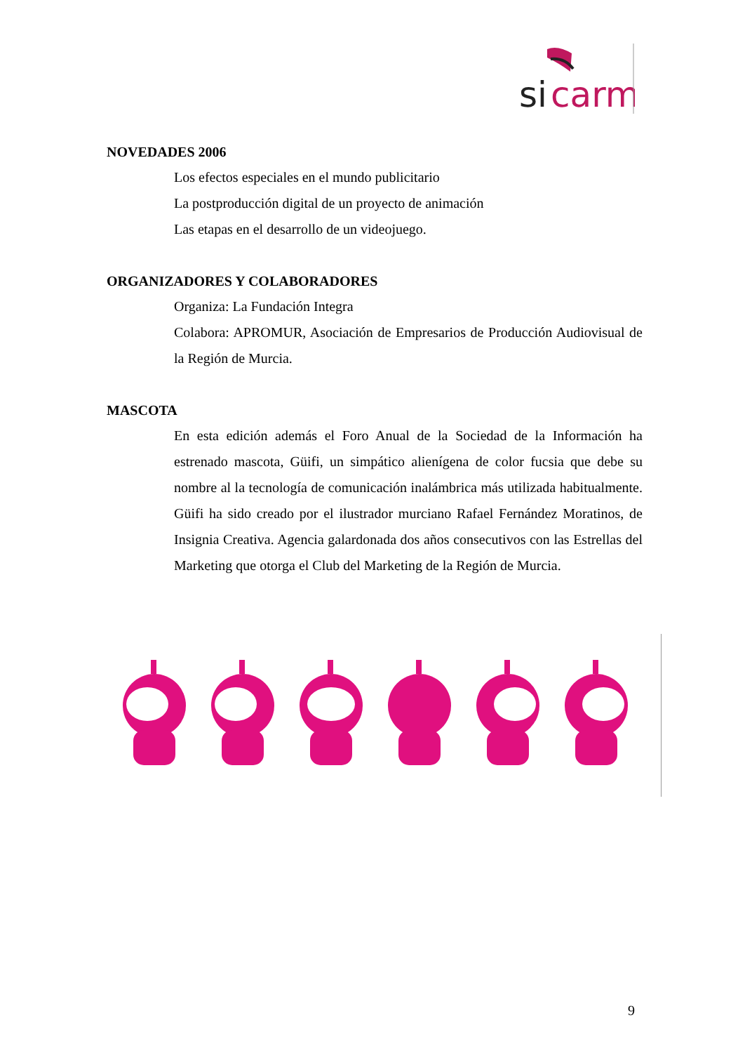si
carm
NOVEDADES 2006
Los efectos especiales en el mundo publicitario
La postproducción digital de un proyecto de animación
Las etapas en el desarrollo de un videojuego.
ORGANIZADORES Y COLABORADORES
Organiza: La Fundación Integra
Colabora: APROMUR, Asociación de Empresarios de Producción Audiovisual de la Región de Murcia.
MASCOTA
En esta edición además el Foro Anual de la Sociedad de la Información ha estrenado mascota, Güifi, un simpático alienígena de color fucsia que debe su nombre al la tecnología de comunicación inalámbrica más utilizada habitualmente. Güifi ha sido creado por el ilustrador murciano Rafael Fernández Moratinos, de Insignia Creativa. Agencia galardonada dos años consecutivos con las Estrellas del Marketing que otorga el Club del Marketing de la Región de Murcia.
9